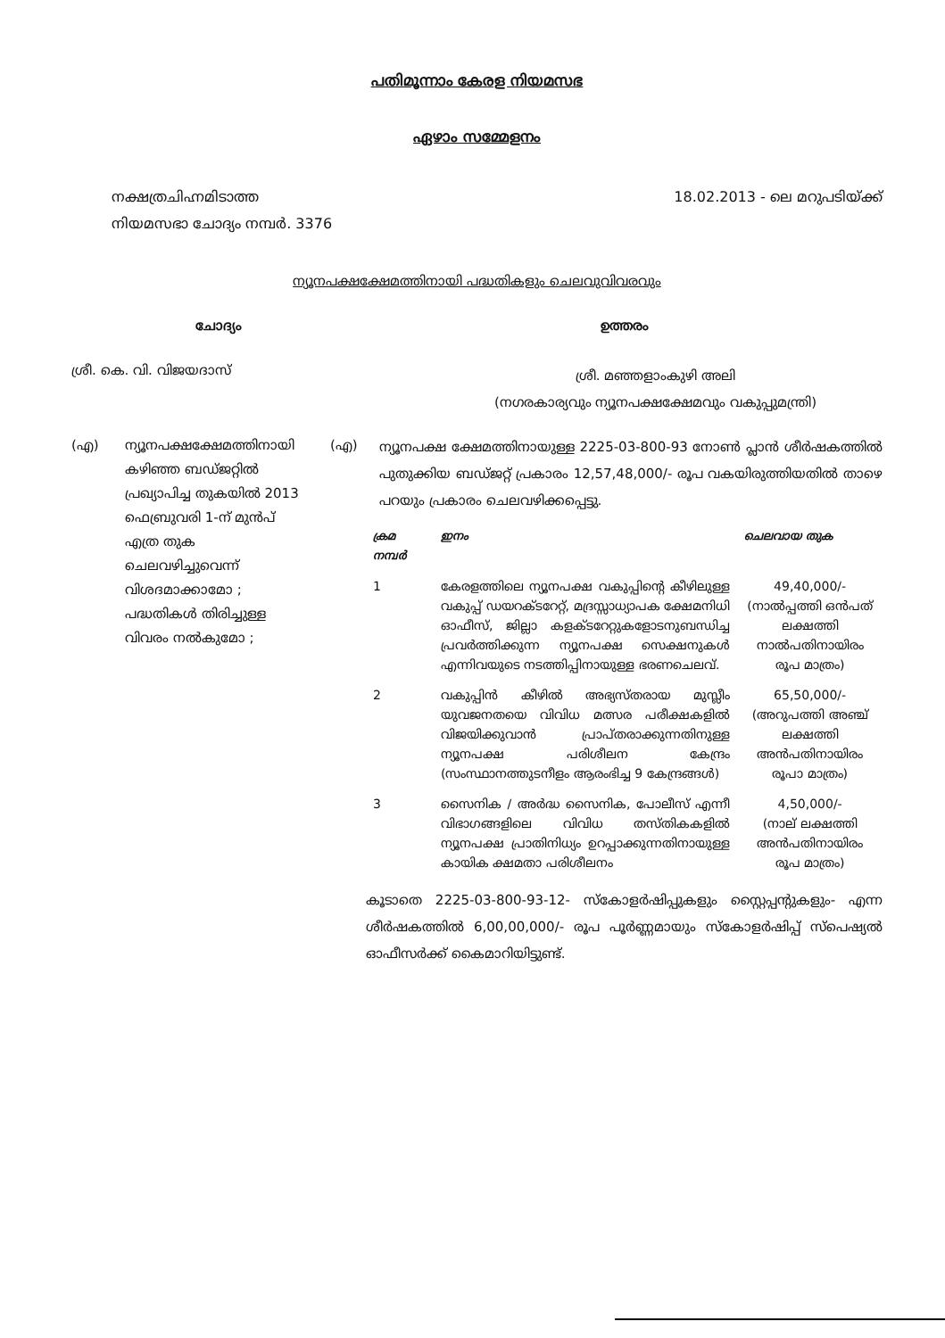പതിമൂന്നാം കേരള നിയമസഭ
ഏഴാം സമ്മേളനം
നക്ഷത്രചിഹ്നമിടാത്ത
നിയമസഭാ ചോദ്യം നമ്പർ. 3376
18.02.2013 - ലെ മറുപടിയ്ക്ക്
ന്യൂനപക്ഷക്ഷേമത്തിനായി പദ്ധതികളും ചെലവുവിവരവും
ചോദ്യം ഉത്തരം
ശ്രീ. കെ. വി. വിജയദാസ്
ശ്രീ. മഞ്ഞളാംകുഴി അലി
(നഗരകാര്യവും ന്യൂനപക്ഷക്ഷേമവും വകുപ്പുമന്ത്രി)
(എ) ന്യൂനപക്ഷക്ഷേമത്തിനായി കഴിഞ്ഞ ബഡ്ജറ്റിൽ പ്രഖ്യാപിച്ച തുകയിൽ 2013 ഫെബ്രുവരി 1-ന് മുൻപ് എത്ര തുക ചെലവഴിച്ചുവെന്ന് വിശദമാക്കാമോ ; പദ്ധതികൾ തിരിച്ചുള്ള വിവരം നൽകുമോ ;
(എ)
ന്യൂനപക്ഷ ക്ഷേമത്തിനായുള്ള 2225-03-800-93 നോൺ പ്ലാൻ ശീർഷകത്തിൽ പുതുക്കിയ ബഡ്ജറ്റ് പ്രകാരം 12,57,48,000/- രൂപ വകയിരുത്തിയതിൽ താഴെ പറയും പ്രകാരം ചെലവഴിക്കപ്പെട്ടു.
| ക്രമ നമ്പർ | ഇനം | ചെലവായ തുക |
| --- | --- | --- |
| 1 | കേരളത്തിലെ ന്യൂനപക്ഷ വകുപ്പിന്റെ കീഴിലുള്ള വകുപ്പ് ഡയറക്ടറേറ്റ്, മദ്രസ്സാധ്യാപക ക്ഷേമനിധി ഓഫീസ്, ജില്ലാ കളക്ടറേറ്റുകളോടനുബന്ധിച്ച പ്രവർത്തിക്കുന്ന ന്യൂനപക്ഷ സെക്ഷനുകൾ എന്നിവയുടെ നടത്തിപ്പിനായുള്ള ഭരണചെലവ്. | 49,40,000/- (നാൽപ്പത്തി ഒൻപത് ലക്ഷത്തി നാൽപതിനായിരം രൂപ മാത്രം) |
| 2 | വകുപ്പിൻ കീഴിൽ അഭ്യസ്തരായ മുസ്ലീം യുവജനതയെ വിവിധ മത്സര പരീക്ഷകളിൽ വിജയിക്കുവാൻ പ്രാപ്തരാക്കുന്നതിനുള്ള ന്യൂനപക്ഷ പരിശീലന കേന്ദ്രം (സംസ്ഥാനത്തുടനീളം ആരംഭിച്ച 9 കേന്ദ്രങ്ങൾ) | 65,50,000/- (അറുപത്തി അഞ്ച് ലക്ഷത്തി അൻപതിനായിരം രൂപാ മാത്രം) |
| 3 | സൈനിക / അർദ്ധ സൈനിക, പോലീസ് എന്നീ വിഭാഗങ്ങളിലെ വിവിധ തസ്തികകളിൽ ന്യൂനപക്ഷ പ്രാതിനിധ്യം ഉറപ്പാക്കുന്നതിനായുള്ള കായിക ക്ഷമതാ പരിശീലനം | 4,50,000/- (നാല് ലക്ഷത്തി അൻപതിനായിരം രൂപ മാത്രം) |
കൂടാതെ 2225-03-800-93-12- സ്കോളർഷിപ്പുകളും സ്റ്റൈപ്പന്റുകളും- എന്ന ശീർഷകത്തിൽ 6,00,00,000/- രൂപ പൂർണ്ണമായും സ്കോളർഷിപ്പ് സ്പെഷ്യൽ ഓഫീസർക്ക് കൈമാറിയിട്ടുണ്ട്.